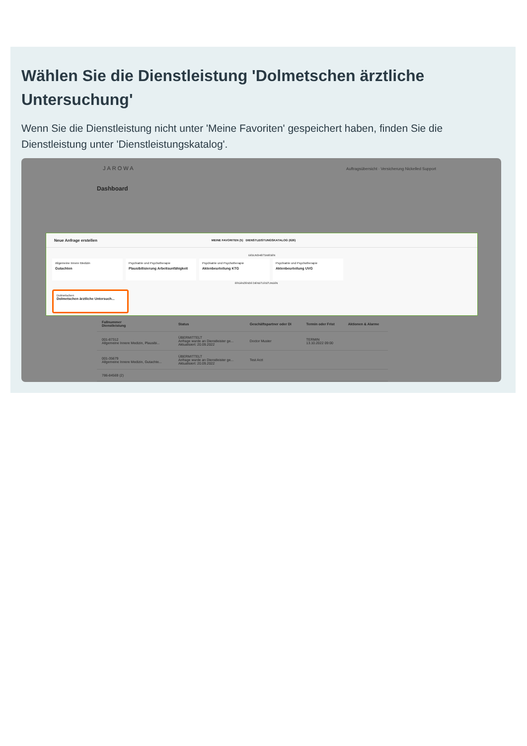Wählen Sie die Dienstleistung 'Dolmetschen ärztliche Untersuchung'
Wenn Sie die Dienstleistung nicht unter 'Meine Favoriten' gespeichert haben, finden Sie die Dienstleistung unter 'Dienstleistungskatalog'.
JAROWA Auftragsübersicht · Versicherung Nickelled Support
Dashboard
Neue Anfrage erstellen MEINE FAVORITEN (5) DIENSTLEISTUNGSKATALOG (626)
GESUNDHEITSWESEN
Allgemeine Innere Medizin
Gutachten
Psychiatrie und Psychotherapie
Plausibilisierung Arbeitsunfähigkeit
Psychiatrie und Psychotherapie
Aktenbeurteilung KTG
Psychiatrie und Psychotherapie
Aktenbeurteilung UVG
ERGÄNZENDE DIENSTLEISTUNGEN
Dolmetschen
Dolmetschen ärztliche Untersuch...
| Fallnummer Dienstleistung | Status | Geschäftspartner oder Di | Termin oder Frist | Aktionen & Alarme |
| --- | --- | --- | --- | --- |
| 001-87312 Allgemeine Innere Medizin, Plausibi... | ÜBERMITTELT Anfrage wurde an Dienstleister ge... Aktualisiert: 20.09.2022 | Doctor Muster | TERMIN 13.10.2022 09:00 | |
| 001-35679 Allgemeine Innere Medizin, Gutachte... | ÜBERMITTELT Anfrage wurde an Dienstleister ge... Aktualisiert: 20.09.2022 | Test Arzt | | |
| 786-84569 (2) | | | | |